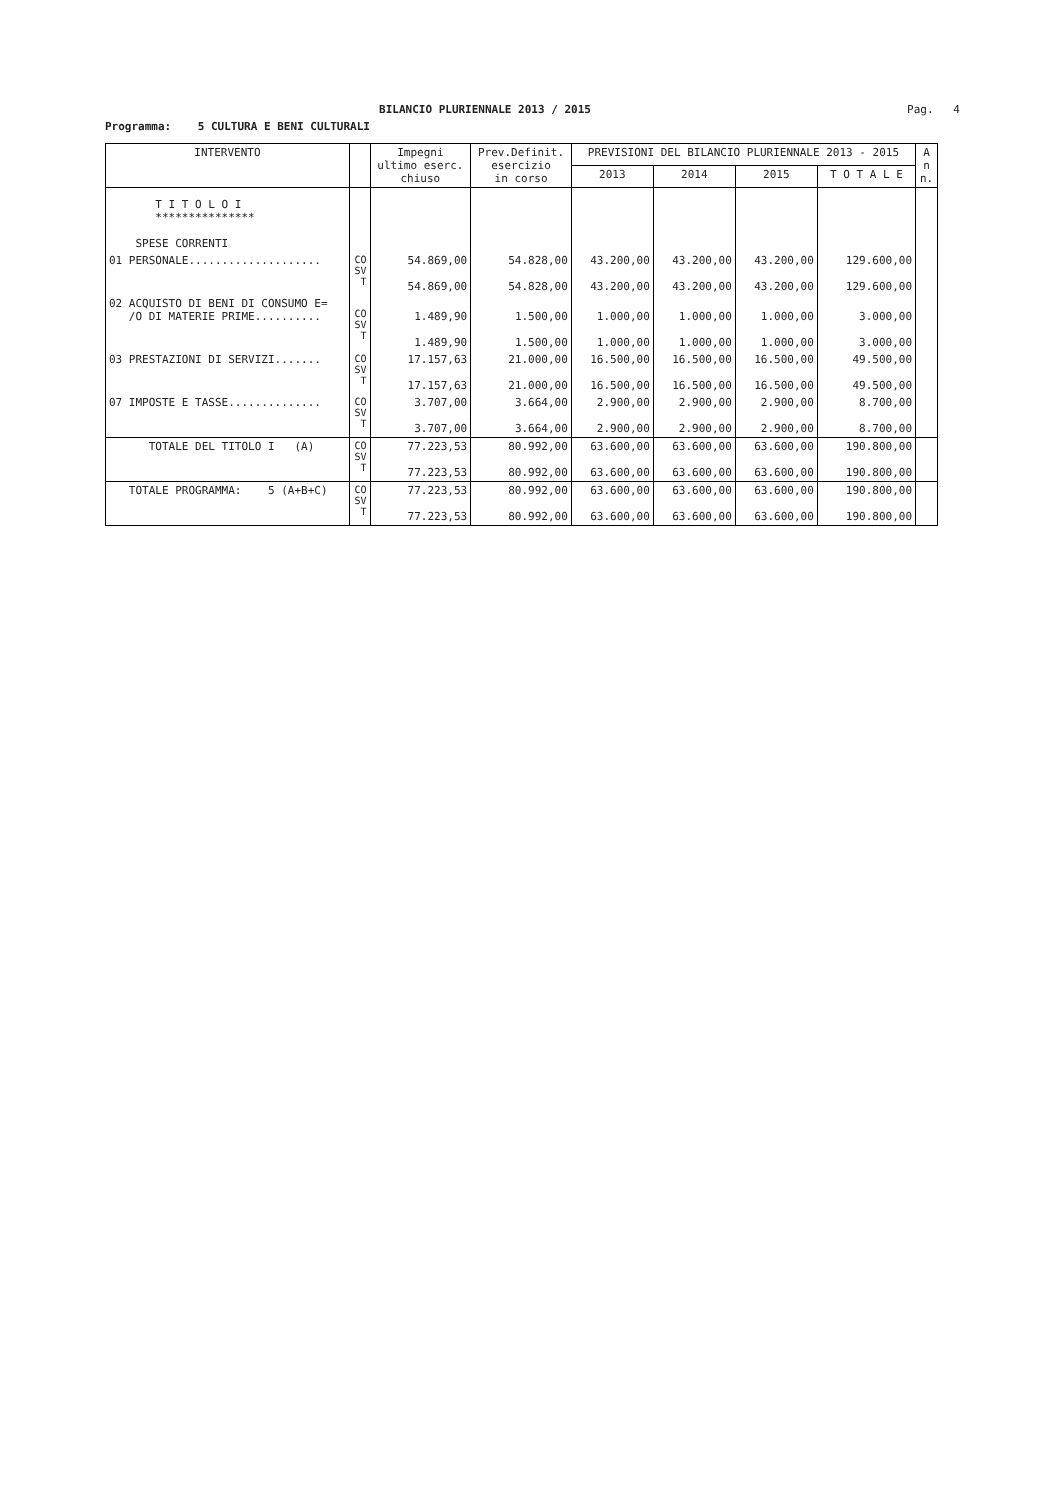BILANCIO PLURIENNALE 2013 / 2015
Pag. 4
Programma: 5 CULTURA E BENI CULTURALI
| INTERVENTO | | Impegni ultimo eserc. chiuso | Prev.Definit. esercizio in corso | PREVISIONI DEL BILANCIO PLURIENNALE 2013 - 2015 | | | | A n n. |
| --- | --- | --- | --- | --- | --- | --- | --- | --- |
| | | | | 2013 | 2014 | 2015 | T O T A L E | |
| T I T O L O I *************** SPESE CORRENTI | | | | | | | | |
| 01 PERSONALE.................... | CO SV T | 54.869,00 54.869,00 | 54.828,00 54.828,00 | 43.200,00 43.200,00 | 43.200,00 43.200,00 | 43.200,00 43.200,00 | 129.600,00 129.600,00 | |
| 02 ACQUISTO DI BENI DI CONSUMO E= /O DI MATERIE PRIME.......... | CO SV T | 1.489,90 1.489,90 | 1.500,00 1.500,00 | 1.000,00 1.000,00 | 1.000,00 1.000,00 | 1.000,00 1.000,00 | 3.000,00 3.000,00 | |
| 03 PRESTAZIONI DI SERVIZI....... | CO SV T | 17.157,63 17.157,63 | 21.000,00 21.000,00 | 16.500,00 16.500,00 | 16.500,00 16.500,00 | 16.500,00 16.500,00 | 49.500,00 49.500,00 | |
| 07 IMPOSTE E TASSE.............. | CO SV T | 3.707,00 3.707,00 | 3.664,00 3.664,00 | 2.900,00 2.900,00 | 2.900,00 2.900,00 | 2.900,00 2.900,00 | 8.700,00 8.700,00 | |
| TOTALE DEL TITOLO I (A) | CO SV T | 77.223,53 77.223,53 | 80.992,00 80.992,00 | 63.600,00 63.600,00 | 63.600,00 63.600,00 | 63.600,00 63.600,00 | 190.800,00 190.800,00 | |
| TOTALE PROGRAMMA: 5 (A+B+C) | CO SV T | 77.223,53 77.223,53 | 80.992,00 80.992,00 | 63.600,00 63.600,00 | 63.600,00 63.600,00 | 63.600,00 63.600,00 | 190.800,00 190.800,00 | |